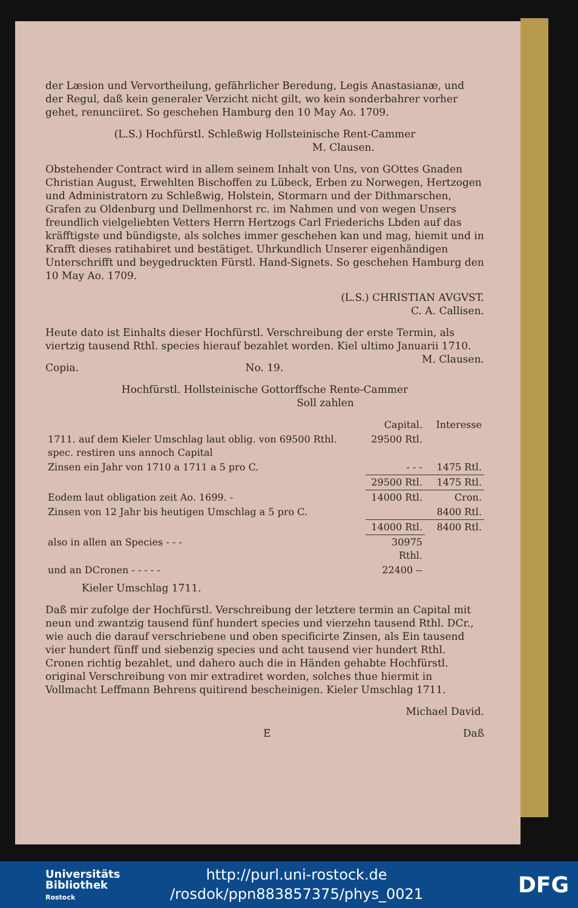der Læsion und Vervortheilung, gefährlicher Beredung, Legis Anastasianæ, und der Regul, daß kein generaler Verzicht nicht gilt, wo kein sonderbahrer vorher gehet, renunciiret. So geschehen Hamburg den 10 May Ao. 1709.
(L.S.) Hochfürstl. Schleßwig Hollsteinische Rent-Cammer
M. Clausen.
Obstehender Contract wird in allem seinem Inhalt von Uns, von GOttes Gnaden Christian August, Erwehlten Bischoffen zu Lübeck, Erben zu Norwegen, Hertzogen und Administratorn zu Schleßwig, Holstein, Stormarn und der Dithmarschen, Grafen zu Oldenburg und Dellmenhorst rc. im Nahmen und von wegen Unsers freundlich vielgeliebten Vetters Herrn Hertzogs Carl Friederichs Lbden auf das kräfftigste und bündigste, als solches immer geschehen kan und mag, hiemit und in Krafft dieses ratihabiret und bestätiget. Uhrkundlich Unserer eigenhändigen Unterschrifft und beygedruckten Fürstl. Hand-Signets. So geschehen Hamburg den 10 May Ao. 1709.
(L.S.) CHRISTIAN AVGVST.
C. A. Callisen.
Heute dato ist Einhalts dieser Hochfürstl. Verschreibung der erste Termin, als viertzig tausend Rthl. species hierauf bezahlet worden. Kiel ultimo Januarii 1710. M. Clausen.
Copia. No. 19.
Hochfürstl. Hollsteinische Gottorffsche Rente-Cammer
Soll zahlen
| | Capital. | Interesse |
| 1711. auf dem Kieler Umschlag laut oblig. von 69500 Rthl. spec. restiren uns annoch Capital | 29500 Rtl. | |
| Zinsen ein Jahr von 1710 a 1711 a 5 pro C. | - - - | 1475 Rtl. |
| | 29500 Rtl. | 1475 Rtl. |
| Eodem laut obligation zeit Ao. 1699. - | 14000 Rtl. | Cron. |
| Zinsen von 12 Jahr bis heutigen Umschlag a 5 pro C. | | 8400 Rtl. |
| | 14000 Rtl. | 8400 Rtl. |
| also in allen an Species - - - | 30975 Rthl. | |
| und an DCronen - - - - - | 22400 -- | |
Kieler Umschlag 1711.
Daß mir zufolge der Hochfürstl. Verschreibung der letztere termin an Capital mit neun und zwantzig tausend fünf hundert species und vierzehn tausend Rthl. DCr., wie auch die darauf verschriebene und oben specificirte Zinsen, als Ein tausend vier hundert fünff und siebenzig species und acht tausend vier hundert Rthl. Cronen richtig bezahlet, und dahero auch die in Händen gehabte Hochfürstl. original Verschreibung von mir extradiret worden, solches thue hiermit in Vollmacht Leffmann Behrens quitirend bescheinigen. Kieler Umschlag 1711.
Michael David.
E Daß
Universitäts
Bibliothek
Rostock
http://purl.uni-rostock.de
/rosdok/ppn883857375/phys_0021
DFG